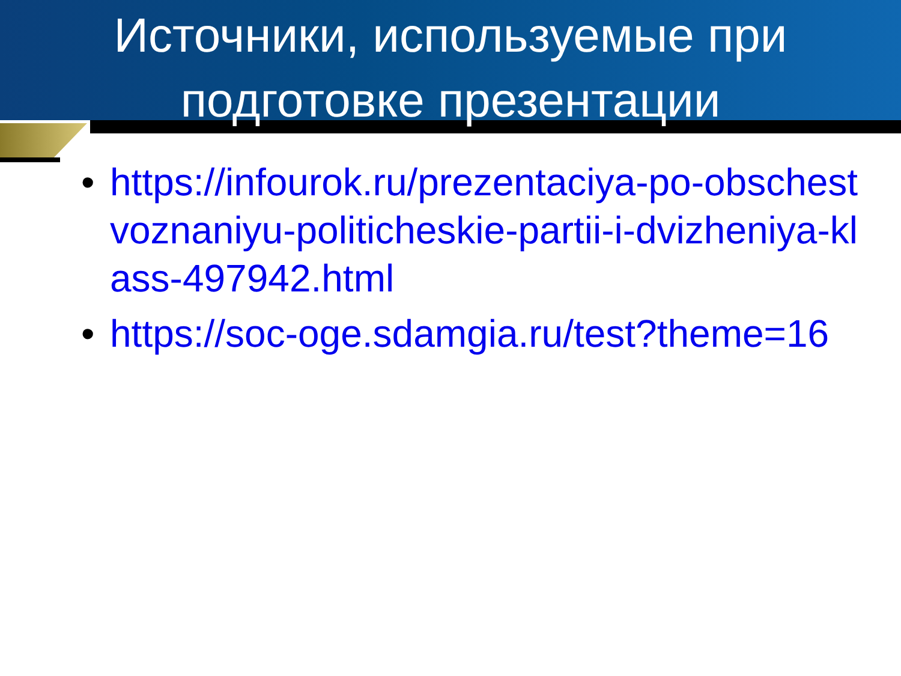Источники, используемые при подготовке презентации
• https://infourok.ru/prezentaciya-po-obschestvoznaniyu-politicheskie-partii-i-dvizheniya-klass-497942.html
• https://soc-oge.sdamgia.ru/test?theme=16